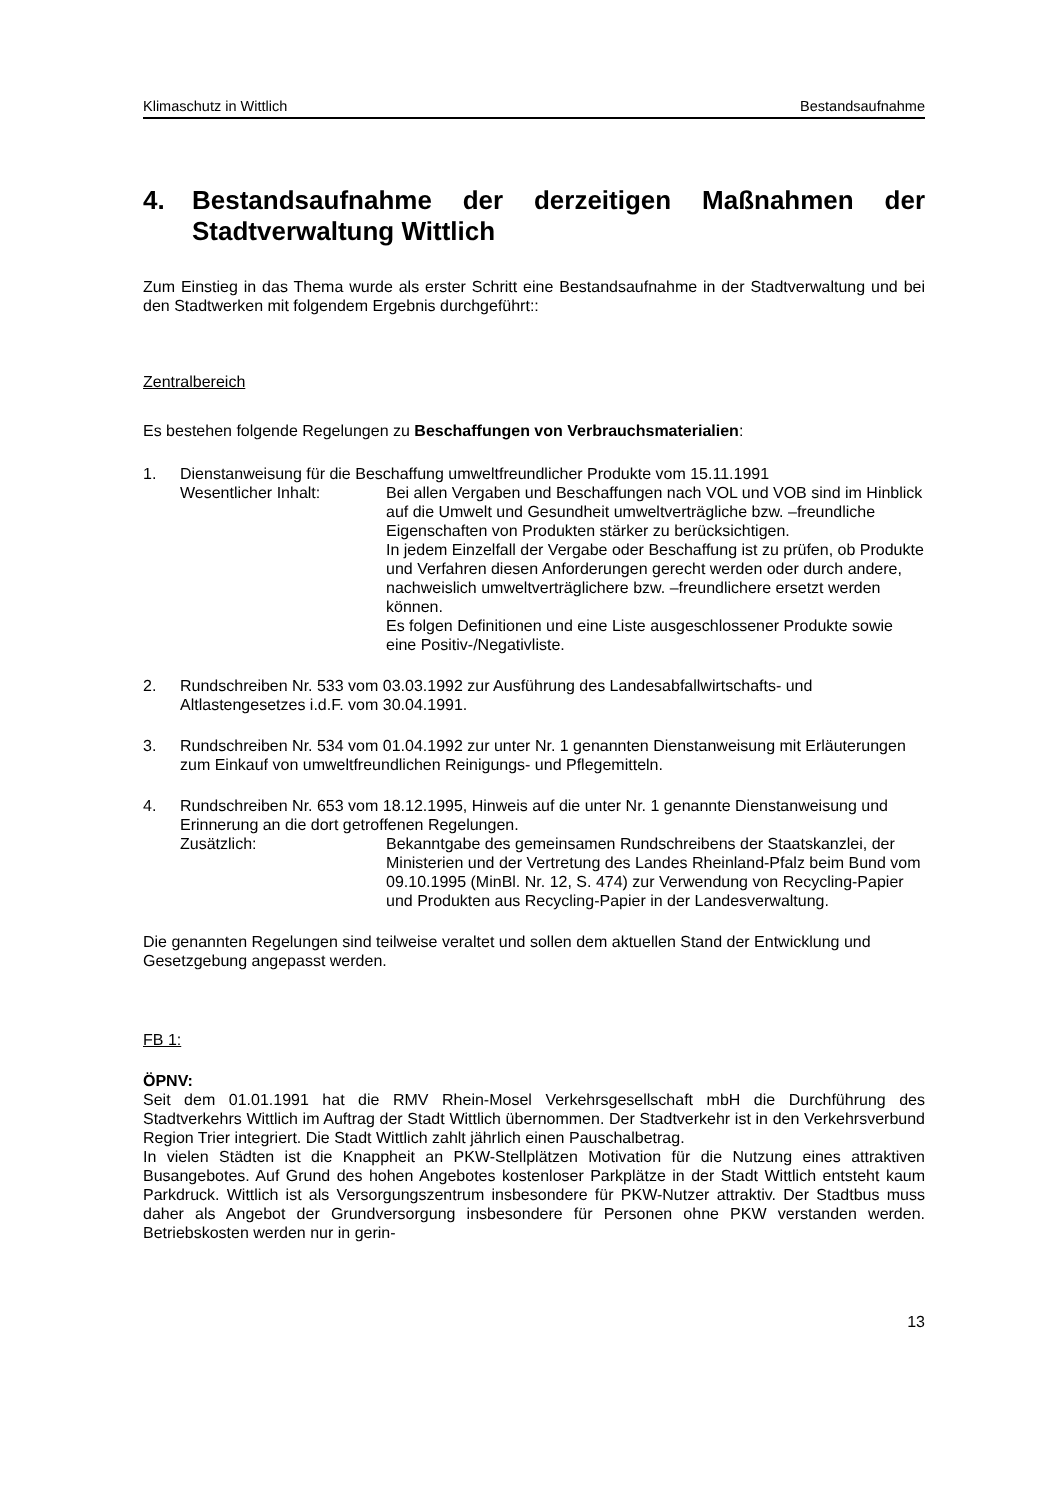Klimaschutz in Wittlich Bestandsaufnahme
4. Bestandsaufnahme der derzeitigen Maßnahmen der Stadtverwaltung Wittlich
Zum Einstieg in das Thema wurde als erster Schritt eine Bestandsaufnahme in der Stadtverwaltung und bei den Stadtwerken mit folgendem Ergebnis durchgeführt::
Zentralbereich
Es bestehen folgende Regelungen zu Beschaffungen von Verbrauchsmaterialien:
1. Dienstanweisung für die Beschaffung umweltfreundlicher Produkte vom 15.11.1991
Wesentlicher Inhalt: Bei allen Vergaben und Beschaffungen nach VOL und VOB sind im Hinblick auf die Umwelt und Gesundheit umweltverträgliche bzw. –freundliche Eigenschaften von Produkten stärker zu berücksichtigen.
In jedem Einzelfall der Vergabe oder Beschaffung ist zu prüfen, ob Produkte und Verfahren diesen Anforderungen gerecht werden oder durch andere, nachweislich umweltverträglichere bzw. –freundlichere ersetzt werden können.
Es folgen Definitionen und eine Liste ausgeschlossener Produkte sowie eine Positiv-/Negativliste.
2. Rundschreiben Nr. 533 vom 03.03.1992 zur Ausführung des Landesabfallwirtschafts- und Altlastengesetzes i.d.F. vom 30.04.1991.
3. Rundschreiben Nr. 534 vom 01.04.1992 zur unter Nr. 1 genannten Dienstanweisung mit Erläuterungen zum Einkauf von umweltfreundlichen Reinigungs- und Pflegemitteln.
4. Rundschreiben Nr. 653 vom 18.12.1995, Hinweis auf die unter Nr. 1 genannte Dienstanweisung und Erinnerung an die dort getroffenen Regelungen.
Zusätzlich: Bekanntgabe des gemeinsamen Rundschreibens der Staatskanzlei, der Ministerien und der Vertretung des Landes Rheinland-Pfalz beim Bund vom 09.10.1995 (MinBl. Nr. 12, S. 474) zur Verwendung von Recycling-Papier und Produkten aus Recycling-Papier in der Landesverwaltung.
Die genannten Regelungen sind teilweise veraltet und sollen dem aktuellen Stand der Entwicklung und Gesetzgebung angepasst werden.
FB 1:
ÖPNV:
Seit dem 01.01.1991 hat die RMV Rhein-Mosel Verkehrsgesellschaft mbH die Durchführung des Stadtverkehrs Wittlich im Auftrag der Stadt Wittlich übernommen. Der Stadtverkehr ist in den Verkehrsverbund Region Trier integriert. Die Stadt Wittlich zahlt jährlich einen Pauschalbetrag.
In vielen Städten ist die Knappheit an PKW-Stellplätzen Motivation für die Nutzung eines attraktiven Busangebotes. Auf Grund des hohen Angebotes kostenloser Parkplätze in der Stadt Wittlich entsteht kaum Parkdruck. Wittlich ist als Versorgungszentrum insbesondere für PKW-Nutzer attraktiv. Der Stadtbus muss daher als Angebot der Grundversorgung insbesondere für Personen ohne PKW verstanden werden. Betriebskosten werden nur in gerin-
13